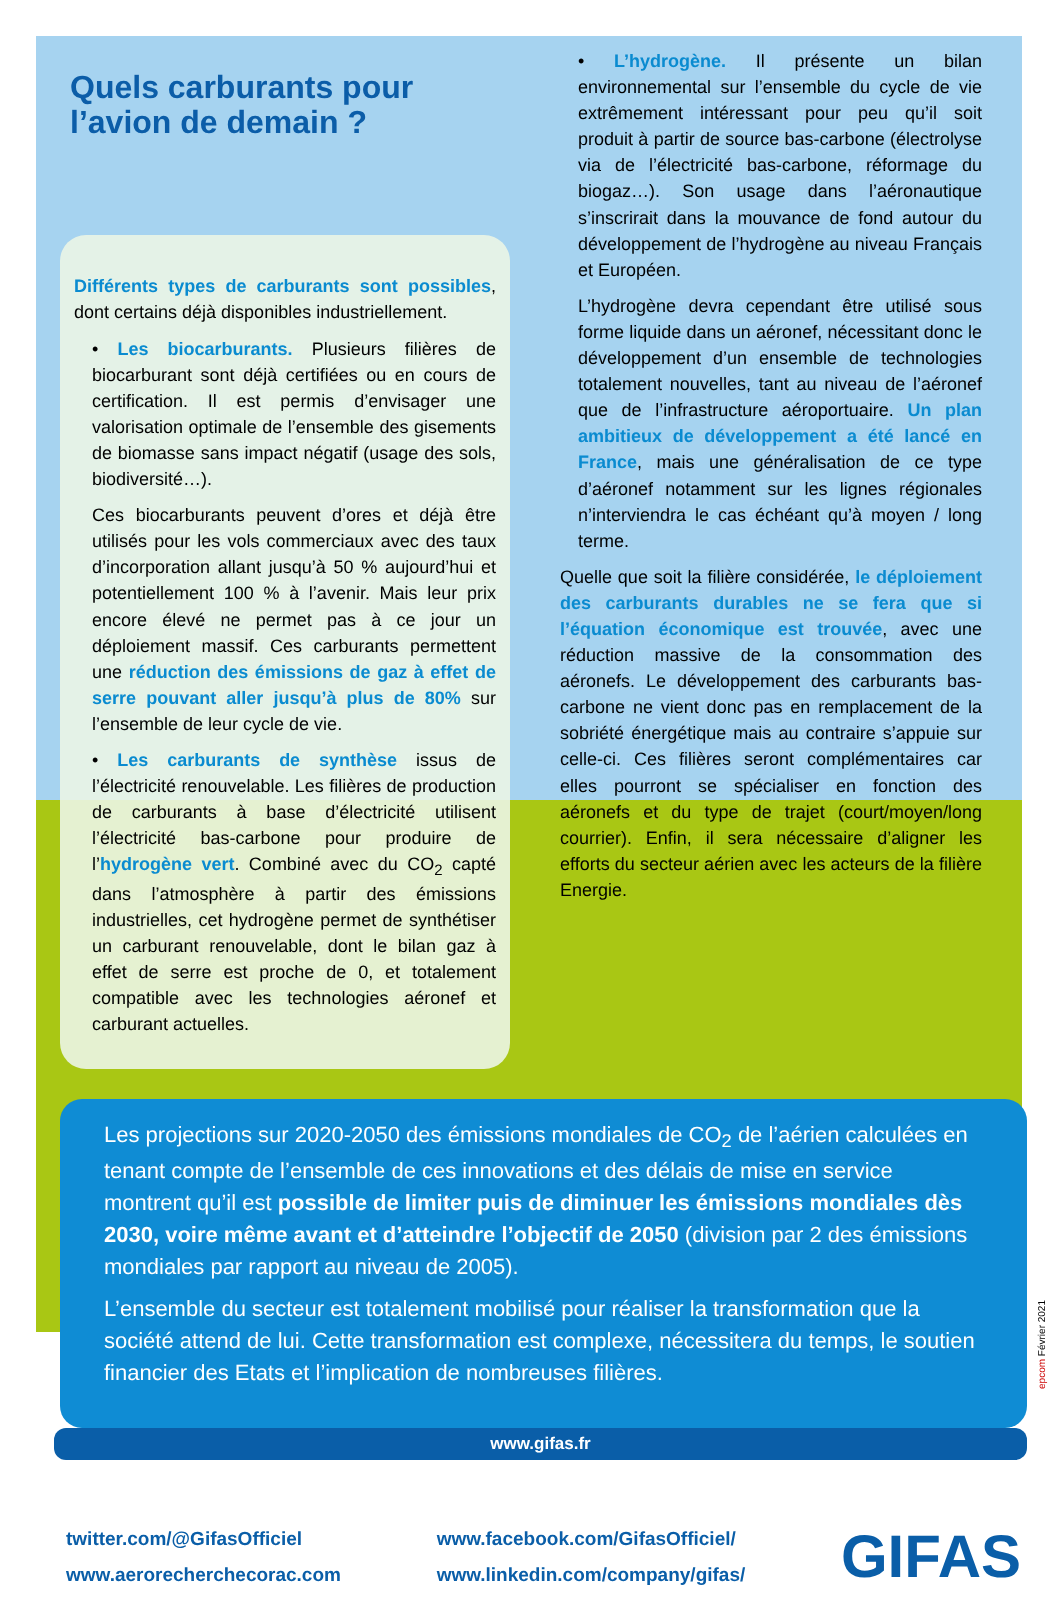Quels carburants pour l’avion de demain ?
Différents types de carburants sont possibles, dont certains déjà disponibles industriellement.
• Les biocarburants. Plusieurs filières de biocarburant sont déjà certifiées ou en cours de certification. Il est permis d’envisager une valorisation optimale de l’ensemble des gisements de biomasse sans impact négatif (usage des sols, biodiversité…).
Ces biocarburants peuvent d’ores et déjà être utilisés pour les vols commerciaux avec des taux d’incorporation allant jusqu’à 50 % aujourd’hui et potentiellement 100 % à l’avenir. Mais leur prix encore élevé ne permet pas à ce jour un déploiement massif. Ces carburants permettent une réduction des émissions de gaz à effet de serre pouvant aller jusqu’à plus de 80% sur l’ensemble de leur cycle de vie.
• Les carburants de synthèse issus de l’électricité renouvelable. Les filières de production de carburants à base d’électricité utilisent l’électricité bas-carbone pour produire de l’hydrogène vert. Combiné avec du CO<sub>2</sub> capté dans l’atmosphère à partir des émissions industrielles, cet hydrogène permet de synthétiser un carburant renouvelable, dont le bilan gaz à effet de serre est proche de 0, et totalement compatible avec les technologies aéronef et carburant actuelles.
• L’hydrogène. Il présente un bilan environnemental sur l’ensemble du cycle de vie extrêmement intéressant pour peu qu’il soit produit à partir de source bas-carbone (électrolyse via de l’électricité bas-carbone, réformage du biogaz…). Son usage dans l’aéronautique s’inscrirait dans la mouvance de fond autour du développement de l’hydrogène au niveau Français et Européen.
L’hydrogène devra cependant être utilisé sous forme liquide dans un aéronef, nécessitant donc le développement d’un ensemble de technologies totalement nouvelles, tant au niveau de l’aéronef que de l’infrastructure aéroportuaire. Un plan ambitieux de développement a été lancé en France, mais une généralisation de ce type d’aéronef notamment sur les lignes régionales n’interviendra le cas échéant qu’à moyen / long terme.
Quelle que soit la filière considérée, le déploiement des carburants durables ne se fera que si l’équation économique est trouvée, avec une réduction massive de la consommation des aéronefs. Le développement des carburants bas-carbone ne vient donc pas en remplacement de la sobriété énergétique mais au contraire s’appuie sur celle-ci. Ces filières seront complémentaires car elles pourront se spécialiser en fonction des aéronefs et du type de trajet (court/moyen/long courrier). Enfin, il sera nécessaire d’aligner les efforts du secteur aérien avec les acteurs de la filière Energie.
Les projections sur 2020-2050 des émissions mondiales de CO<sub>2</sub> de l’aérien calculées en tenant compte de l’ensemble de ces innovations et des délais de mise en service montrent qu’il est possible de limiter puis de diminuer les émissions mondiales dès 2030, voire même avant et d’atteindre l’objectif de 2050 (division par 2 des émissions mondiales par rapport au niveau de 2005).
L’ensemble du secteur est totalement mobilisé pour réaliser la transformation que la société attend de lui. Cette transformation est complexe, nécessitera du temps, le soutien financier des Etats et l’implication de nombreuses filières.
www.gifas.fr
epcom Février 2021
twitter.com/@GifasOfficiel
www.aerorecherchecorac.com
www.facebook.com/GifasOfficiel/
www.linkedin.com/company/gifas/
GIFAS